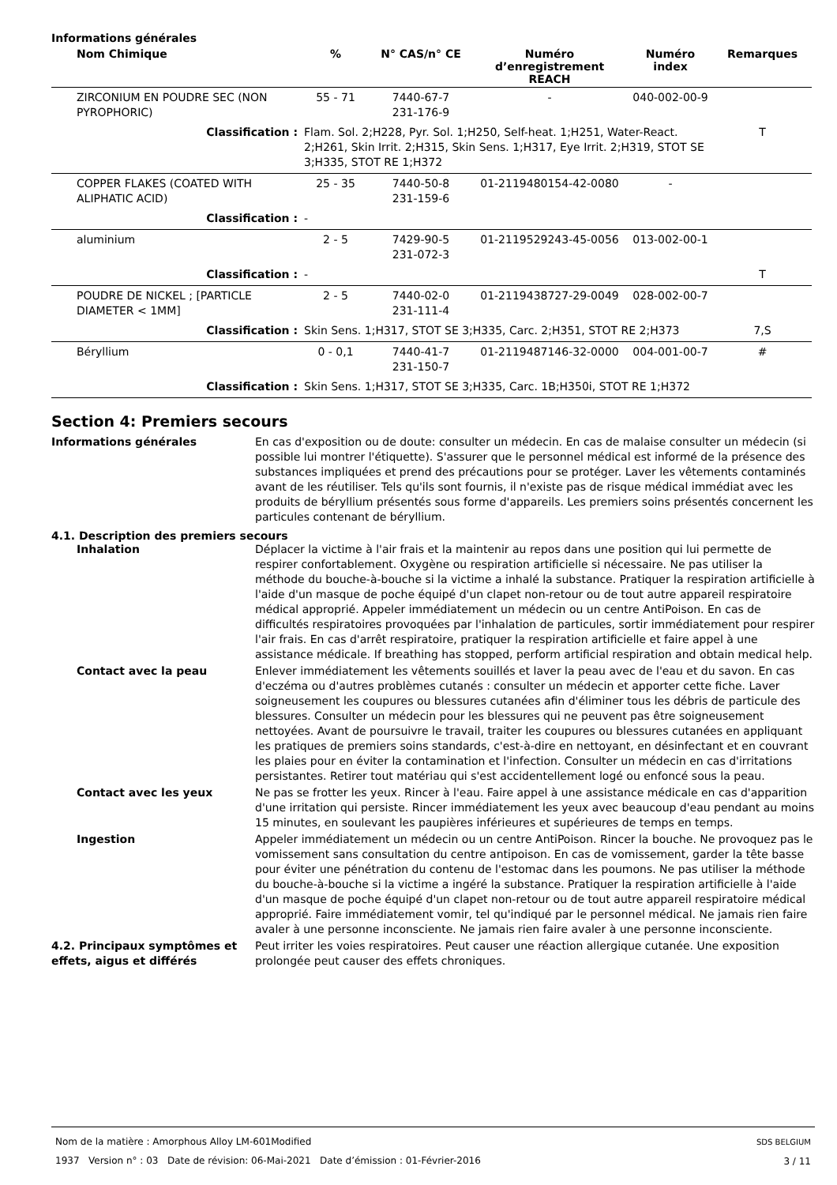Informations générales
| Nom Chimique | % | N° CAS/n° CE | Numéro d’enregistrement REACH | Numéro index | Remarques |
| --- | --- | --- | --- | --- | --- |
| ZIRCONIUM EN POUDRE SEC (NON PYROPHORIC) | 55 - 71 | 7440-67-7 231-176-9 | - | 040-002-00-9 | |
| Classification : | Flam. Sol. 2;H228, Pyr. Sol. 1;H250, Self-heat. 1;H251, Water-React. 2;H261, Skin Irrit. 2;H315, Skin Sens. 1;H317, Eye Irrit. 2;H319, STOT SE 3;H335, STOT RE 1;H372 | | | | T |
| COPPER FLAKES (COATED WITH ALIPHATIC ACID) | 25 - 35 | 7440-50-8 231-159-6 | 01-2119480154-42-0080 | - | |
| Classification : | - | | | | |
| aluminium | 2 - 5 | 7429-90-5 231-072-3 | 01-2119529243-45-0056 | 013-002-00-1 | |
| Classification : | - | | | | T |
| POUDRE DE NICKEL ; [PARTICLE DIAMETER < 1MM] | 2 - 5 | 7440-02-0 231-111-4 | 01-2119438727-29-0049 | 028-002-00-7 | |
| Classification : | Skin Sens. 1;H317, STOT SE 3;H335, Carc. 2;H351, STOT RE 2;H373 | | | | 7,S |
| Béryllium | 0 - 0,1 | 7440-41-7 231-150-7 | 01-2119487146-32-0000 | 004-001-00-7 | # |
| Classification : | Skin Sens. 1;H317, STOT SE 3;H335, Carc. 1B;H350i, STOT RE 1;H372 | | | | |
Section 4: Premiers secours
Informations générales En cas d'exposition ou de doute: consulter un médecin. En cas de malaise consulter un médecin (si possible lui montrer l'étiquette). S'assurer que le personnel médical est informé de la présence des substances impliquées et prend des précautions pour se protéger. Laver les vêtements contaminés avant de les réutiliser. Tels qu'ils sont fournis, il n'existe pas de risque médical immédiat avec les produits de béryllium présentés sous forme d'appareils. Les premiers soins présentés concernent les particules contenant de béryllium.
4.1. Description des premiers secours
Inhalation Déplacer la victime à l'air frais et la maintenir au repos dans une position qui lui permette de respirer confortablement. Oxygène ou respiration artificielle si nécessaire. Ne pas utiliser la méthode du bouche-à-bouche si la victime a inhalé la substance. Pratiquer la respiration artificielle à l'aide d'un masque de poche équipé d'un clapet non-retour ou de tout autre appareil respiratoire médical approprié. Appeler immédiatement un médecin ou un centre AntiPoison. En cas de difficultés respiratoires provoquées par l'inhalation de particules, sortir immédiatement pour respirer l'air frais. En cas d'arrêt respiratoire, pratiquer la respiration artificielle et faire appel à une assistance médicale. If breathing has stopped, perform artificial respiration and obtain medical help.
Contact avec la peau Enlever immédiatement les vêtements souillés et laver la peau avec de l'eau et du savon. En cas d'eczéma ou d'autres problèmes cutanés : consulter un médecin et apporter cette fiche. Laver soigneusement les coupures ou blessures cutanées afin d'éliminer tous les débris de particule des blessures. Consulter un médecin pour les blessures qui ne peuvent pas être soigneusement nettoyées. Avant de poursuivre le travail, traiter les coupures ou blessures cutanées en appliquant les pratiques de premiers soins standards, c'est-à-dire en nettoyant, en désinfectant et en couvrant les plaies pour en éviter la contamination et l'infection. Consulter un médecin en cas d'irritations persistantes. Retirer tout matériau qui s'est accidentellement logé ou enfoncé sous la peau.
Contact avec les yeux Ne pas se frotter les yeux. Rincer à l'eau. Faire appel à une assistance médicale en cas d'apparition d'une irritation qui persiste. Rincer immédiatement les yeux avec beaucoup d'eau pendant au moins 15 minutes, en soulevant les paupières inférieures et supérieures de temps en temps.
Ingestion Appeler immédiatement un médecin ou un centre AntiPoison. Rincer la bouche. Ne provoquez pas le vomissement sans consultation du centre antipoison. En cas de vomissement, garder la tête basse pour éviter une pénétration du contenu de l'estomac dans les poumons. Ne pas utiliser la méthode du bouche-à-bouche si la victime a ingéré la substance. Pratiquer la respiration artificielle à l'aide d'un masque de poche équipé d'un clapet non-retour ou de tout autre appareil respiratoire médical approprié. Faire immédiatement vomir, tel qu'indiqué par le personnel médical. Ne jamais rien faire avaler à une personne inconsciente. Ne jamais rien faire avaler à une personne inconsciente.
4.2. Principaux symptômes et effets, aigus et différés
Peut irriter les voies respiratoires. Peut causer une réaction allergique cutanée. Une exposition prolongée peut causer des effets chroniques.
Nom de la matière : Amorphous Alloy LM-601Modified
1937 Version n° : 03 Date de révision: 06-Mai-2021 Date d’émission : 01-Février-2016
SDS BELGIUM
3 / 11